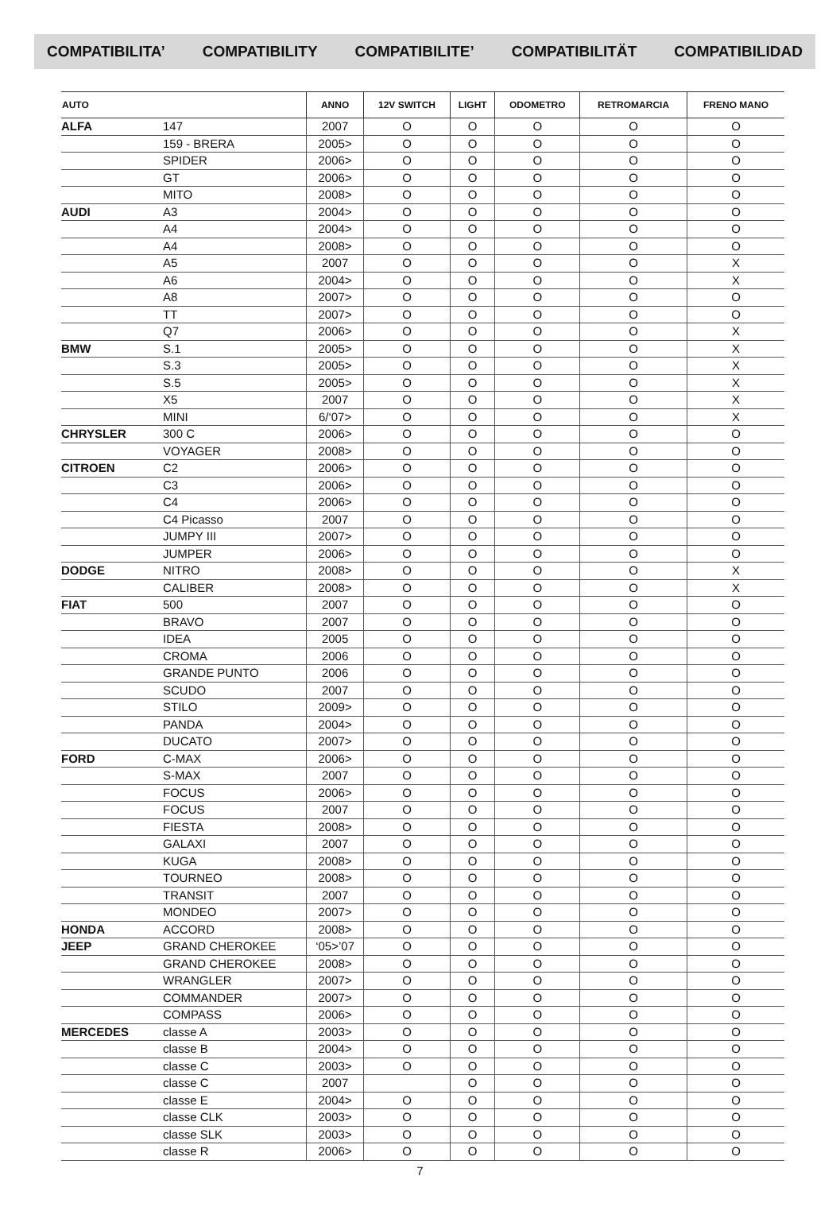COMPATIBILITA’ COMPATIBILITY COMPATIBILITE’ COMPATIBILITÄT COMPATIBILIDAD
| AUTO | | ANNO | 12V SWITCH | LIGHT | ODOMETRO | RETROMARCIA | FRENO MANO |
| --- | --- | --- | --- | --- | --- | --- | --- |
| ALFA | 147 | 2007 | O | O | O | O | O |
| | 159 - BRERA | 2005> | O | O | O | O | O |
| | SPIDER | 2006> | O | O | O | O | O |
| | GT | 2006> | O | O | O | O | O |
| | MITO | 2008> | O | O | O | O | O |
| AUDI | A3 | 2004> | O | O | O | O | O |
| | A4 | 2004> | O | O | O | O | O |
| | A4 | 2008> | O | O | O | O | O |
| | A5 | 2007 | O | O | O | O | X |
| | A6 | 2004> | O | O | O | O | X |
| | A8 | 2007> | O | O | O | O | O |
| | TT | 2007> | O | O | O | O | O |
| | Q7 | 2006> | O | O | O | O | X |
| BMW | S.1 | 2005> | O | O | O | O | X |
| | S.3 | 2005> | O | O | O | O | X |
| | S.5 | 2005> | O | O | O | O | X |
| | X5 | 2007 | O | O | O | O | X |
| | MINI | 6/‘07> | O | O | O | O | X |
| CHRYSLER | 300 C | 2006> | O | O | O | O | O |
| | VOYAGER | 2008> | O | O | O | O | O |
| CITROEN | C2 | 2006> | O | O | O | O | O |
| | C3 | 2006> | O | O | O | O | O |
| | C4 | 2006> | O | O | O | O | O |
| | C4 Picasso | 2007 | O | O | O | O | O |
| | JUMPY III | 2007> | O | O | O | O | O |
| | JUMPER | 2006> | O | O | O | O | O |
| DODGE | NITRO | 2008> | O | O | O | O | X |
| | CALIBER | 2008> | O | O | O | O | X |
| FIAT | 500 | 2007 | O | O | O | O | O |
| | BRAVO | 2007 | O | O | O | O | O |
| | IDEA | 2005 | O | O | O | O | O |
| | CROMA | 2006 | O | O | O | O | O |
| | GRANDE PUNTO | 2006 | O | O | O | O | O |
| | SCUDO | 2007 | O | O | O | O | O |
| | STILO | 2009> | O | O | O | O | O |
| | PANDA | 2004> | O | O | O | O | O |
| | DUCATO | 2007> | O | O | O | O | O |
| FORD | C-MAX | 2006> | O | O | O | O | O |
| | S-MAX | 2007 | O | O | O | O | O |
| | FOCUS | 2006> | O | O | O | O | O |
| | FOCUS | 2007 | O | O | O | O | O |
| | FIESTA | 2008> | O | O | O | O | O |
| | GALAXI | 2007 | O | O | O | O | O |
| | KUGA | 2008> | O | O | O | O | O |
| | TOURNEO | 2008> | O | O | O | O | O |
| | TRANSIT | 2007 | O | O | O | O | O |
| | MONDEO | 2007> | O | O | O | O | O |
| HONDA | ACCORD | 2008> | O | O | O | O | O |
| JEEP | GRAND CHEROKEE | ‘05>’07 | O | O | O | O | O |
| | GRAND CHEROKEE | 2008> | O | O | O | O | O |
| | WRANGLER | 2007> | O | O | O | O | O |
| | COMMANDER | 2007> | O | O | O | O | O |
| | COMPASS | 2006> | O | O | O | O | O |
| MERCEDES | classe A | 2003> | O | O | O | O | O |
| | classe B | 2004> | O | O | O | O | O |
| | classe C | 2003> | O | O | O | O | O |
| | classe C | 2007 | | O | O | O | O |
| | classe E | 2004> | O | O | O | O | O |
| | classe CLK | 2003> | O | O | O | O | O |
| | classe SLK | 2003> | O | O | O | O | O |
| | classe R | 2006> | O | O | O | O | O |
7